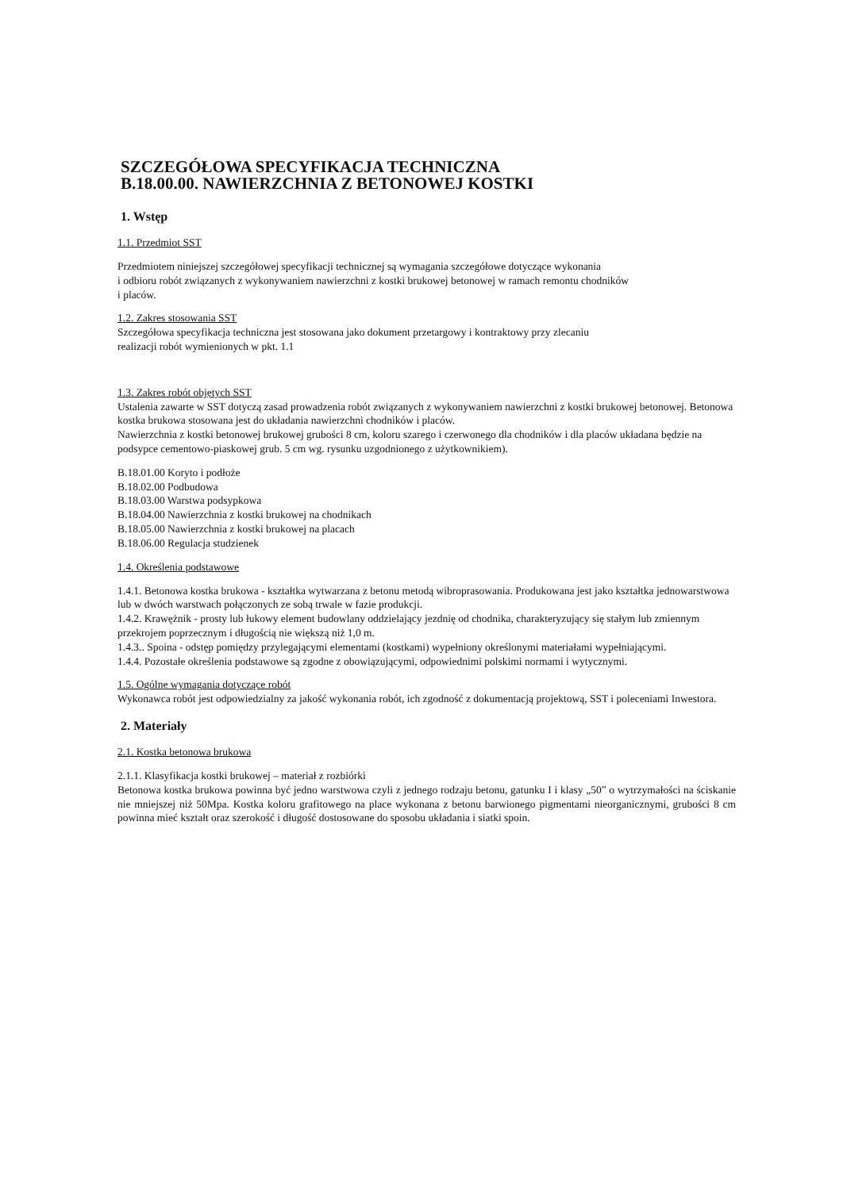SZCZEGÓŁOWA SPECYFIKACJA TECHNICZNA
B.18.00.00. NAWIERZCHNIA Z BETONOWEJ KOSTKI
1. Wstęp
1.1. Przedmiot SST
Przedmiotem niniejszej szczegółowej specyfikacji technicznej są wymagania szczegółowe dotyczące wykonania
i odbioru robót związanych z wykonywaniem nawierzchni z kostki brukowej betonowej w ramach remontu chodników
i placów.
1.2. Zakres stosowania SST
Szczegółowa specyfikacja techniczna jest stosowana jako dokument przetargowy i kontraktowy przy zlecaniu
realizacji robót wymienionych w pkt. 1.1
1.3. Zakres robót objętych SST
Ustalenia zawarte w SST dotyczą zasad prowadzenia robót związanych z wykonywaniem nawierzchni z kostki brukowej betonowej. Betonowa kostka brukowa stosowana jest do układania nawierzchni chodników i placów.
Nawierzchnia z kostki betonowej brukowej grubości 8 cm, koloru szarego i czerwonego dla chodników i dla placów układana będzie na podsypce cementowo-piaskowej grub. 5 cm wg. rysunku uzgodnionego z użytkownikiem).
B.18.01.00 Koryto i podłoże
B.18.02.00 Podbudowa
B.18.03.00 Warstwa podsypkowa
B.18.04.00 Nawierzchnia z kostki brukowej na chodnikach
B.18.05.00 Nawierzchnia z kostki brukowej na placach
B.18.06.00 Regulacja studzienek
1.4. Określenia podstawowe
1.4.1. Betonowa kostka brukowa - kształtka wytwarzana z betonu metodą wibroprasowania. Produkowana jest jako kształtka jednowarstwowa lub w dwóch warstwach połączonych ze sobą trwale w fazie produkcji.
1.4.2. Krawężnik - prosty lub łukowy element budowlany oddzielający jezdnię od chodnika, charakteryzujący się stałym lub zmiennym przekrojem poprzecznym i długością nie większą niż 1,0 m.
1.4.3.. Spoina - odstęp pomiędzy przylegającymi elementami (kostkami) wypełniony określonymi materiałami wypełniającymi.
1.4.4. Pozostałe określenia podstawowe są zgodne z obowiązującymi, odpowiednimi polskimi normami i wytycznymi.
1.5. Ogólne wymagania dotyczące robót
Wykonawca robót jest odpowiedzialny za jakość wykonania robót, ich zgodność z dokumentacją projektową, SST i poleceniami Inwestora.
2. Materiały
2.1. Kostka betonowa brukowa
2.1.1. Klasyfikacja kostki brukowej – materiał z rozbiórki
Betonowa kostka brukowa powinna być jedno warstwowa czyli z jednego rodzaju betonu, gatunku I i klasy „50” o wytrzymałości na ściskanie nie mniejszej niż 50Mpa. Kostka koloru grafitowego na place wykonana z betonu barwionego pigmentami nieorganicznymi, grubości 8 cm powinna mieć kształt oraz szerokość i długość dostosowane do sposobu układania i siatki spoin.